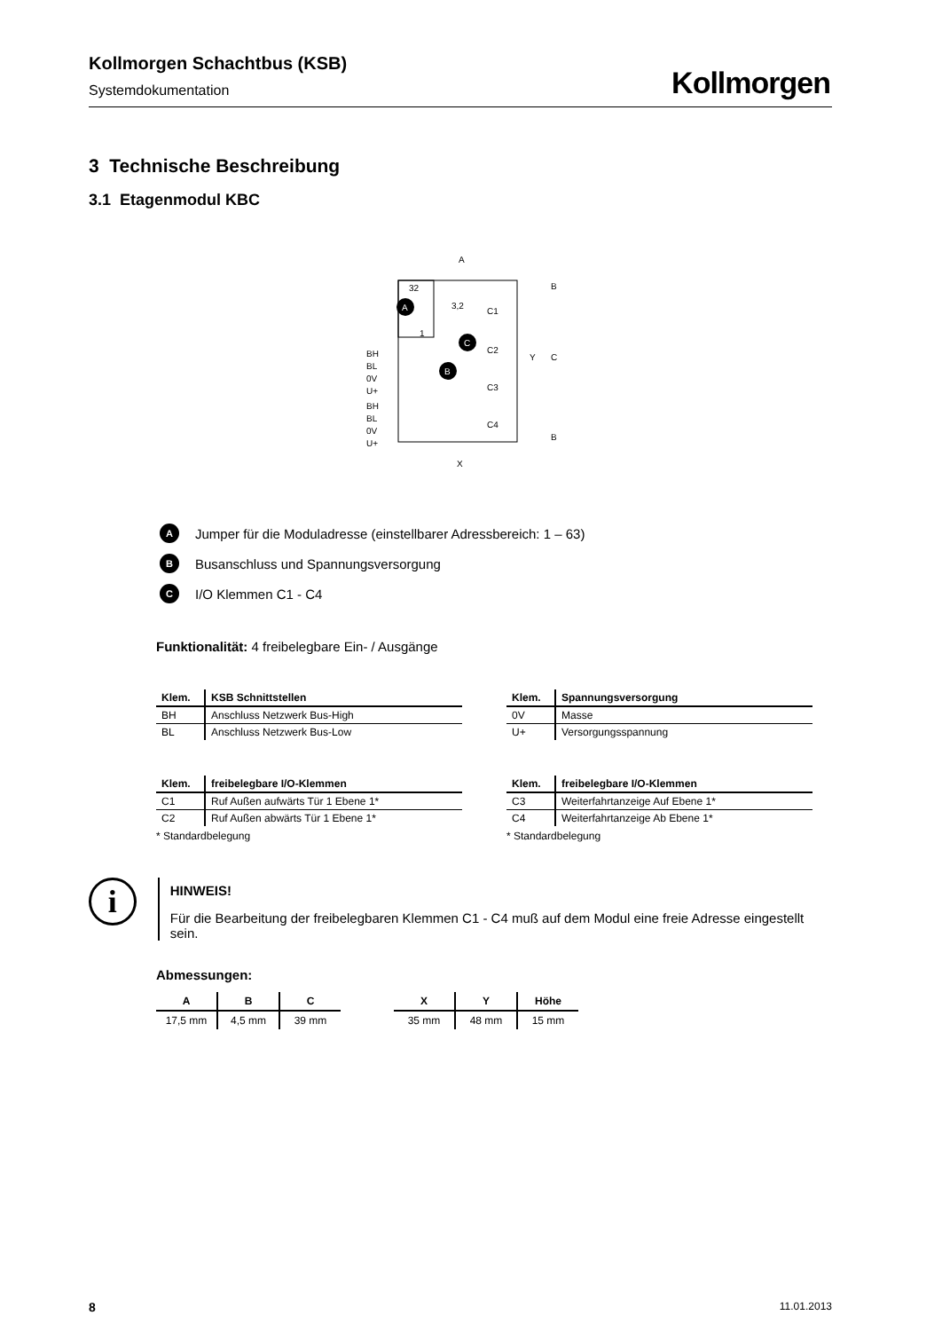Kollmorgen Schachtbus (KSB)
Systemdokumentation
Kollmorgen
3 Technische Beschreibung
3.1 Etagenmodul KBC
A
32
1
A
C
B
BH
BL
0V
U+
BH
BL
0V
U+
C1
C2
C3
C4
X
Y
C
B
B
3,2
A Jumper für die Moduladresse (einstellbarer Adressbereich: 1 – 63)
B Busanschluss und Spannungsversorgung
C I/O Klemmen C1 - C4
Funktionalität: 4 freibelegbare Ein- / Ausgänge
| Klem. | KSB Schnittstellen |
| --- | --- |
| BH | Anschluss Netzwerk Bus-High |
| BL | Anschluss Netzwerk Bus-Low |
| Klem. | Spannungsversorgung |
| --- | --- |
| 0V | Masse |
| U+ | Versorgungsspannung |
| Klem. | freibelegbare I/O-Klemmen |
| --- | --- |
| C1 | Ruf Außen aufwärts Tür 1 Ebene 1* |
| C2 | Ruf Außen abwärts Tür 1 Ebene 1* |
* Standardbelegung
| Klem. | freibelegbare I/O-Klemmen |
| --- | --- |
| C3 | Weiterfahrtanzeige Auf Ebene 1* |
| C4 | Weiterfahrtanzeige Ab Ebene 1* |
* Standardbelegung
i
HINWEIS!
Für die Bearbeitung der freibelegbaren Klemmen C1 - C4 muß auf dem Modul eine freie Adresse eingestellt sein.
Abmessungen:
| A | B | C |
| --- | --- | --- |
| 17,5 mm | 4,5 mm | 39 mm |
| X | Y | Höhe |
| --- | --- | --- |
| 35 mm | 48 mm | 15 mm |
8 11.01.2013